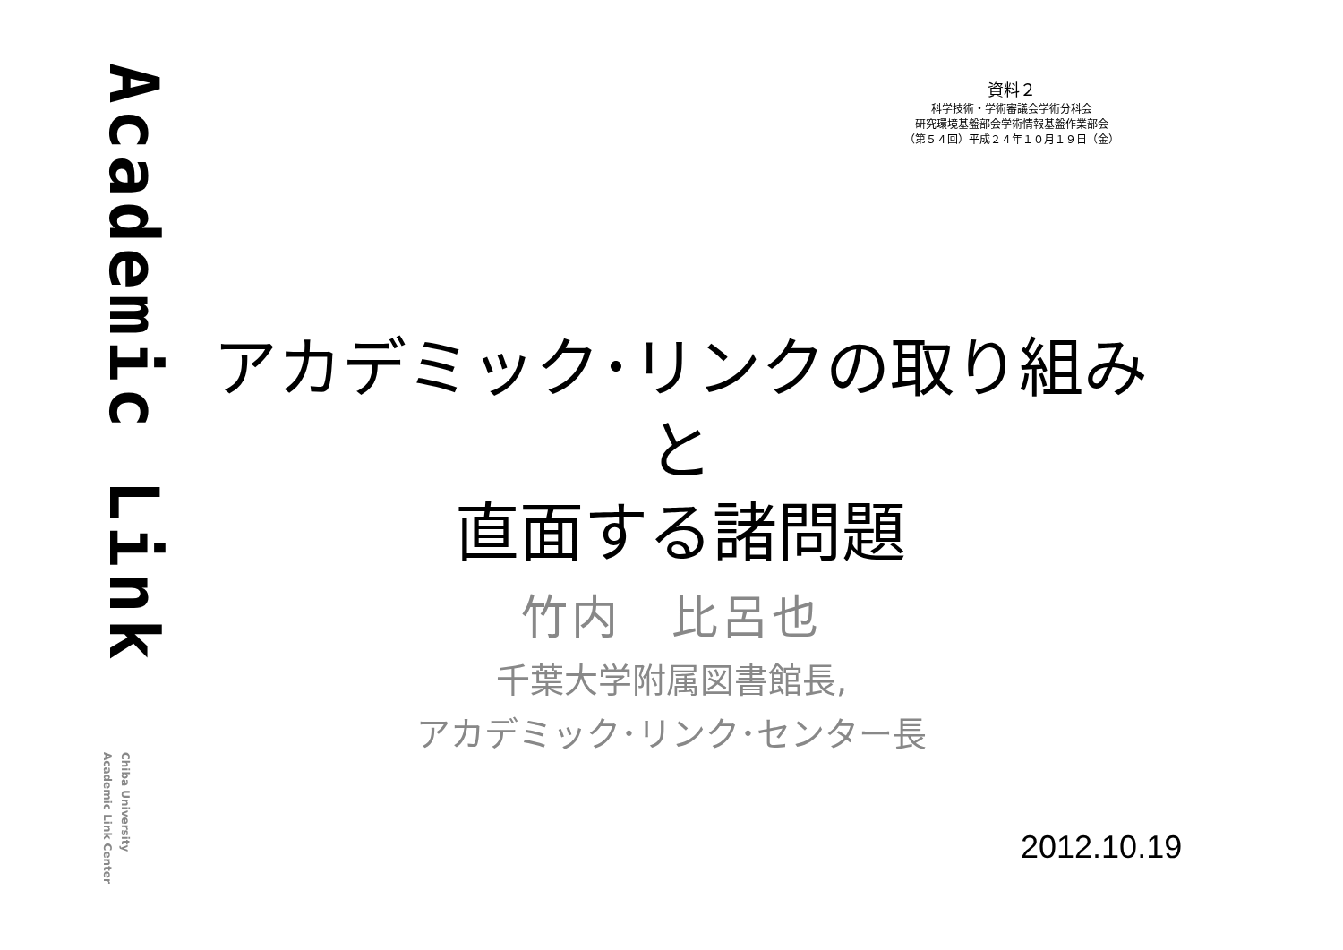Academic Link
Chiba University
Academic Link Center
資料２
科学技術・学術審議会学術分科会
研究環境基盤部会学術情報基盤作業部会
（第５４回）平成２４年１０月１９日（金）
アカデミック･リンクの取り組みと
直面する諸問題
竹内　比呂也
千葉大学附属図書館長,
アカデミック･リンク･センター長
2012.10.19